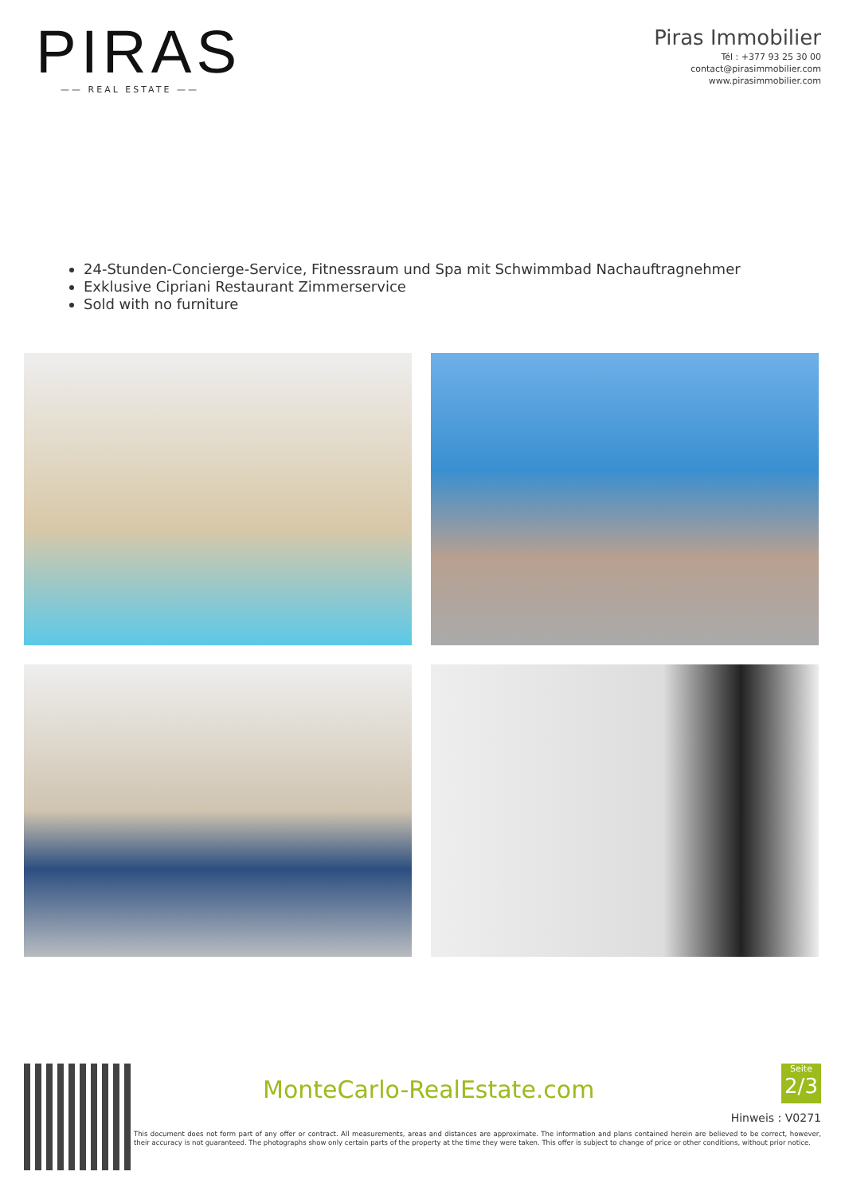PIRAS
—— REAL ESTATE ——
Piras Immobilier
Tél : +377 93 25 30 00
contact@pirasimmobilier.com
www.pirasimmobilier.com
24-Stunden-Concierge-Service, Fitnessraum und Spa mit Schwimmbad Nachauftragnehmer
Exklusive Cipriani Restaurant Zimmerservice
Sold with no furniture
MonteCarlo-RealEstate.com
Seite
2/3
Hinweis : V0271
This document does not form part of any offer or contract. All measurements, areas and distances are approximate. The information and plans contained herein are believed to be correct, however, their accuracy is not guaranteed. The photographs show only certain parts of the property at the time they were taken. This offer is subject to change of price or other conditions, without prior notice.